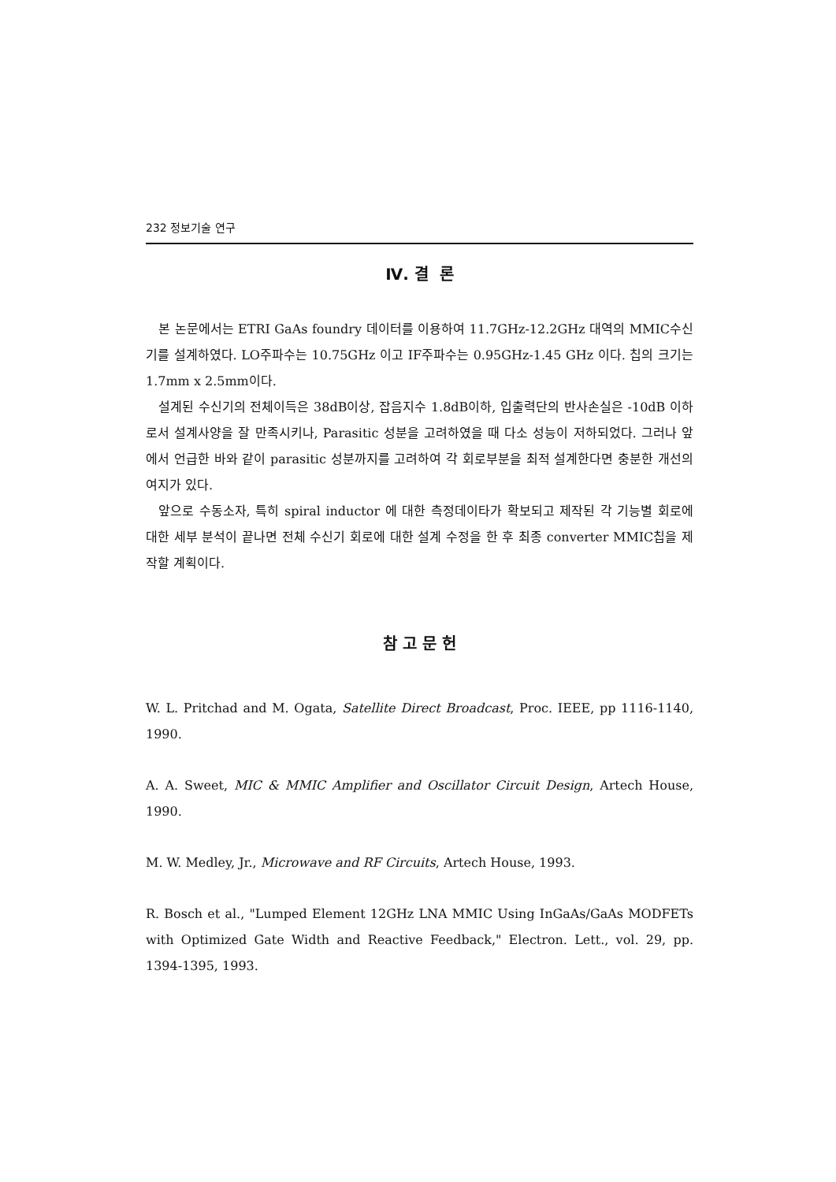232 정보기술 연구
Ⅳ. 결 론
본 논문에서는 ETRI GaAs foundry 데이터를 이용하여 11.7GHz-12.2GHz 대역의 MMIC수신기를 설계하였다. LO주파수는 10.75GHz 이고 IF주파수는 0.95GHz-1.45 GHz 이다. 칩의 크기는 1.7mm x 2.5mm이다.
설계된 수신기의 전체이득은 38dB이상, 잡음지수 1.8dB이하, 입출력단의 반사손실은 -10dB 이하로서 설계사양을 잘 만족시키나, Parasitic 성분을 고려하였을 때 다소 성능이 저하되었다. 그러나 앞에서 언급한 바와 같이 parasitic 성분까지를 고려하여 각 회로부분을 최적 설계한다면 충분한 개선의 여지가 있다.
앞으로 수동소자, 특히 spiral inductor 에 대한 측정데이타가 확보되고 제작된 각 기능별 회로에 대한 세부 분석이 끝나면 전체 수신기 회로에 대한 설계 수정을 한 후 최종 converter MMIC칩을 제작할 계획이다.
참 고 문 헌
W. L. Pritchad and M. Ogata, Satellite Direct Broadcast, Proc. IEEE, pp 1116-1140, 1990.
A. A. Sweet, MIC & MMIC Amplifier and Oscillator Circuit Design, Artech House, 1990.
M. W. Medley, Jr., Microwave and RF Circuits, Artech House, 1993.
R. Bosch et al., "Lumped Element 12GHz LNA MMIC Using InGaAs/GaAs MODFETs with Optimized Gate Width and Reactive Feedback," Electron. Lett., vol. 29, pp. 1394-1395, 1993.